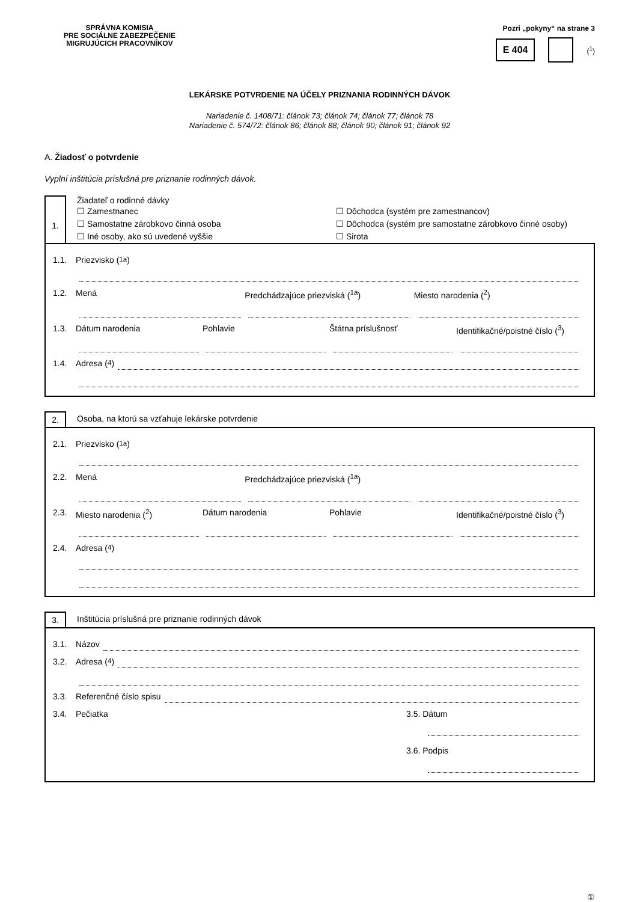SPRÁVNA KOMISIA
PRE SOCIÁLNE ZABEZPEČENIE
MIGRUJÚCICH PRACOVNÍKOV
Pozri „pokyny“ na strane 3
E 404 (<sup>1</sup>)
LEKÁRSKE POTVRDENIE NA ÚČELY PRIZNANIA RODINNÝCH DÁVOK
Nariadenie č. 1408/71: článok 73; článok 74; článok 77; článok 78
Nariadenie č. 574/72: článok 86; článok 88; článok 90; článok 91; článok 92
A. Žiadosť o potvrdenie
Vyplní inštitúcia príslušná pre priznanie rodinných dávok.
1.
Žiadateľ o rodinné dávky
☐ Zamestnanec ☐ Dôchodca (systém pre zamestnancov) ☐ Samostatne zárobkovo činná osoba ☐ Dôchodca (systém pre samostatne zárobkovo činné osoby) ☐ Iné osoby, ako sú uvedené vyššie ☐ Sirota
1.1. Priezvisko (<sup>1a</sup>)
1.2. Mená Predchádzajúce priezviská (<sup>1a</sup>) Miesto narodenia (<sup>2</sup>)
1.3. Dátum narodenia Pohlavie Štátna príslušnosť Identifikačné/poistné číslo (<sup>3</sup>)
1.4. Adresa (<sup>4</sup>)
2. Osoba, na ktorú sa vzťahuje lekárske potvrdenie
2.1. Priezvisko (<sup>1a</sup>)
2.2. Mená Predchádzajúce priezviská (<sup>1a</sup>)
2.3. Miesto narodenia (<sup>2</sup>) Dátum narodenia Pohlavie Identifikačné/poistné číslo (<sup>3</sup>)
2.4. Adresa (<sup>4</sup>)
3. Inštitúcia príslušná pre priznanie rodinných dávok
3.1. Názov
3.2. Adresa (<sup>4</sup>)
3.3. Referenčné číslo spisu
3.4. Pečiatka 3.5. Dátum
3.6. Podpis
①